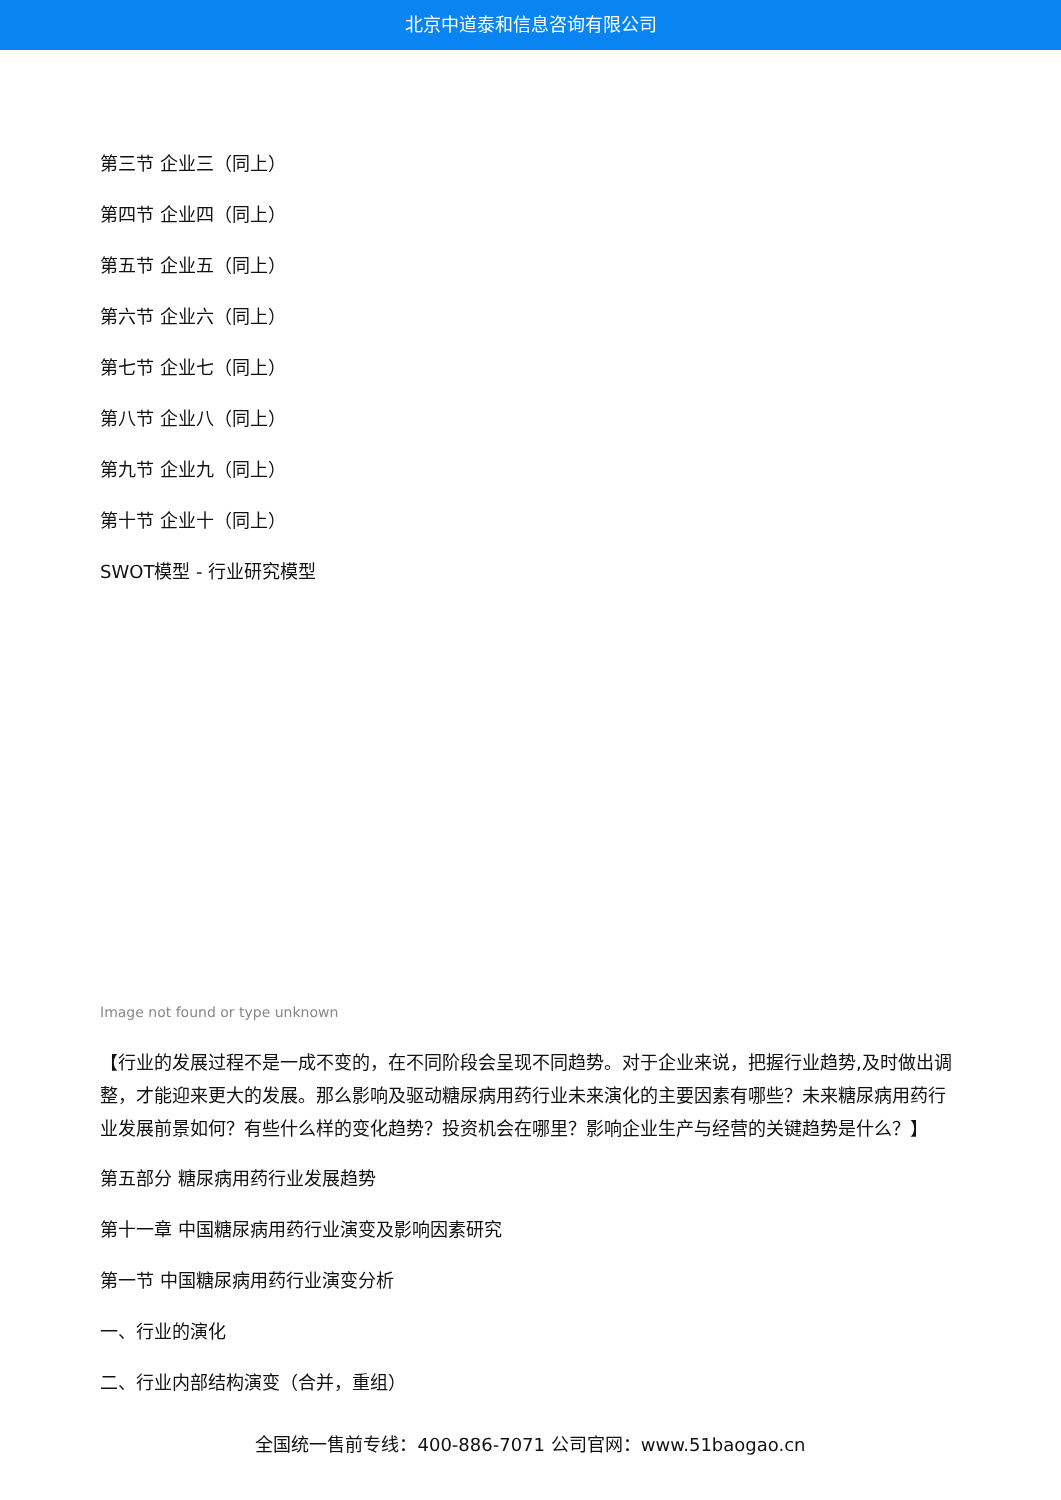北京中道泰和信息咨询有限公司
第三节 企业三（同上）
第四节 企业四（同上）
第五节 企业五（同上）
第六节 企业六（同上）
第七节 企业七（同上）
第八节 企业八（同上）
第九节 企业九（同上）
第十节 企业十（同上）
SWOT模型 - 行业研究模型
Image not found or type unknown
【行业的发展过程不是一成不变的，在不同阶段会呈现不同趋势。对于企业来说，把握行业趋势,及时做出调整，才能迎来更大的发展。那么影响及驱动糖尿病用药行业未来演化的主要因素有哪些？未来糖尿病用药行业发展前景如何？有些什么样的变化趋势？投资机会在哪里？影响企业生产与经营的关键趋势是什么？】
第五部分 糖尿病用药行业发展趋势
第十一章 中国糖尿病用药行业演变及影响因素研究
第一节 中国糖尿病用药行业演变分析
一、行业的演化
二、行业内部结构演变（合并，重组）
全国统一售前专线：400-886-7071 公司官网：www.51baogao.cn